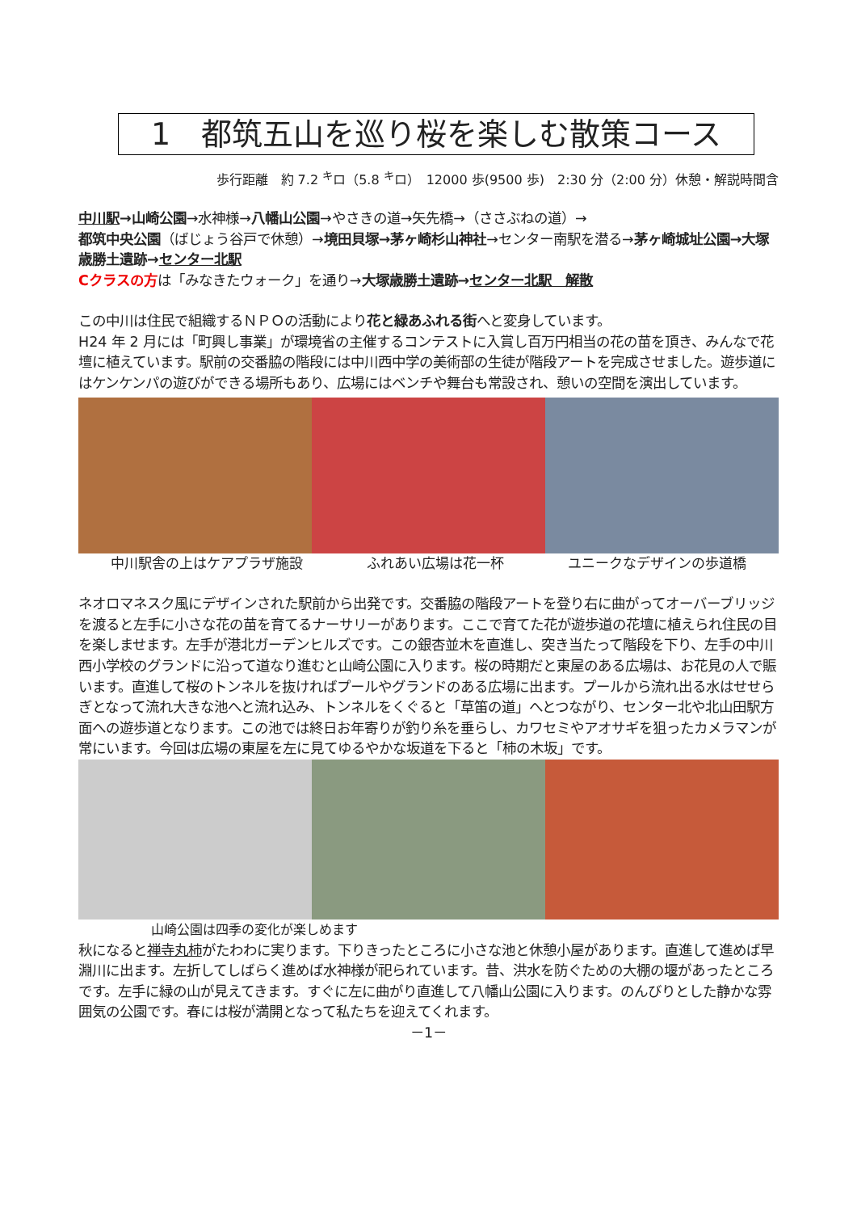1　都筑五山を巡り桜を楽しむ散策コース
歩行距離　約 7.2 <sup>キ</sup>ロ（5.8 <sup>キ</sup>ロ）　12000 歩(9500 歩)　2:30 分（2:00 分）休憩・解説時間含
中川駅→山崎公園→水神様→八幡山公園→やさきの道→矢先橋→（ささぶねの道）→
都筑中央公園（ばじょう谷戸で休憩）→境田貝塚→茅ヶ崎杉山神社→センター南駅を潜る→茅ヶ崎城址公園→大塚歳勝土遺跡→センター北駅
Cクラスの方は「みなきたウォーク」を通り→大塚歳勝土遺跡→センター北駅　解散
この中川は住民で組織するＮＰＯの活動により花と緑あふれる街へと変身しています。
H24 年 2 月には「町興し事業」が環境省の主催するコンテストに入賞し百万円相当の花の苗を頂き、みんなで花壇に植えています。駅前の交番脇の階段には中川西中学の美術部の生徒が階段アートを完成させました。遊歩道にはケンケンパの遊びができる場所もあり、広場にはベンチや舞台も常設され、憩いの空間を演出しています。
中川駅舎の上はケアプラザ施設 ふれあい広場は花一杯 ユニークなデザインの歩道橋
ネオロマネスク風にデザインされた駅前から出発です。交番脇の階段アートを登り右に曲がってオーバーブリッジを渡ると左手に小さな花の苗を育てるナーサリーがあります。ここで育てた花が遊歩道の花壇に植えられ住民の目を楽しませます。左手が港北ガーデンヒルズです。この銀杏並木を直進し、突き当たって階段を下り、左手の中川西小学校のグランドに沿って道なり進むと山崎公園に入ります。桜の時期だと東屋のある広場は、お花見の人で賑います。直進して桜のトンネルを抜ければプールやグランドのある広場に出ます。プールから流れ出る水はせせらぎとなって流れ大きな池へと流れ込み、トンネルをくぐると「草笛の道」へとつながり、センター北や北山田駅方面への遊歩道となります。この池では終日お年寄りが釣り糸を垂らし、カワセミやアオサギを狙ったカメラマンが常にいます。今回は広場の東屋を左に見てゆるやかな坂道を下ると「柿の木坂」です。
山崎公園は四季の変化が楽しめます
秋になると禅寺丸柿がたわわに実ります。下りきったところに小さな池と休憩小屋があります。直進して進めば早淵川に出ます。左折してしばらく進めば水神様が祀られています。昔、洪水を防ぐための大棚の堰があったところです。左手に緑の山が見えてきます。すぐに左に曲がり直進して八幡山公園に入ります。のんびりとした静かな雰囲気の公園です。春には桜が満開となって私たちを迎えてくれます。
－1－